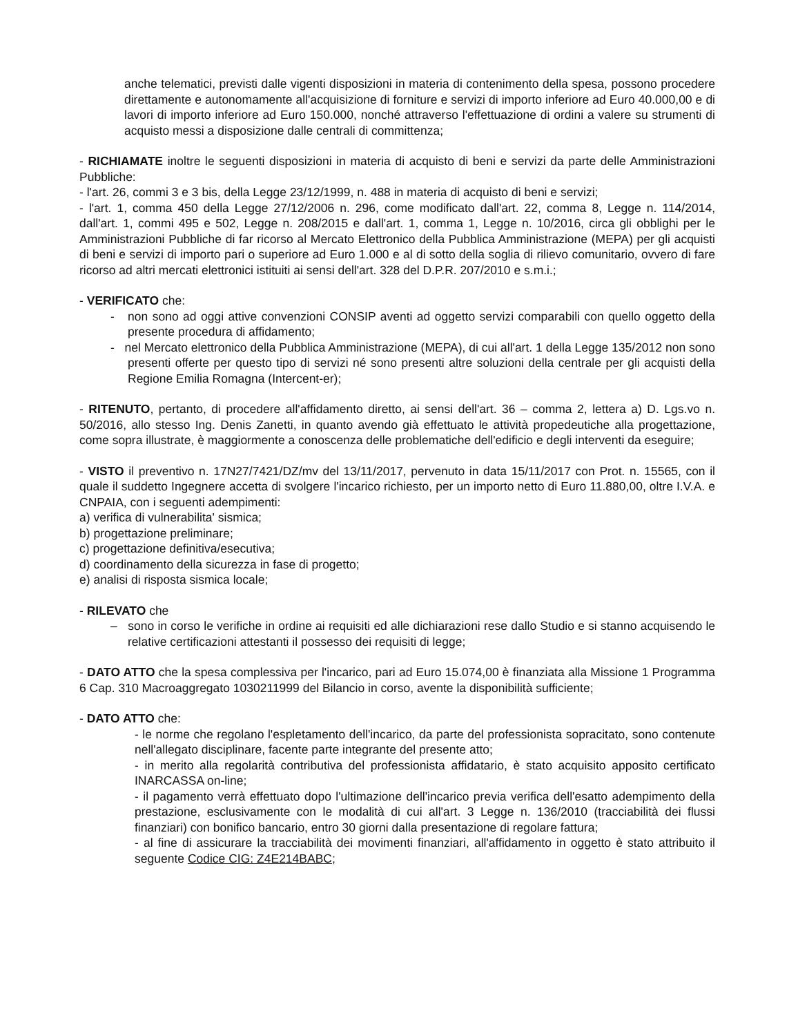anche telematici, previsti dalle vigenti disposizioni in materia di contenimento della spesa, possono procedere direttamente e autonomamente all'acquisizione di forniture e servizi di importo inferiore ad Euro 40.000,00 e di lavori di importo inferiore ad Euro 150.000, nonché attraverso l'effettuazione di ordini a valere su strumenti di acquisto messi a disposizione dalle centrali di committenza;
- RICHIAMATE inoltre le seguenti disposizioni in materia di acquisto di beni e servizi da parte delle Amministrazioni Pubbliche:
- l'art. 26, commi 3 e 3 bis, della Legge 23/12/1999, n. 488 in materia di acquisto di beni e servizi;
- l'art. 1, comma 450 della Legge 27/12/2006 n. 296, come modificato dall'art. 22, comma 8, Legge n. 114/2014, dall'art. 1, commi 495 e 502, Legge n. 208/2015 e dall'art. 1, comma 1, Legge n. 10/2016, circa gli obblighi per le Amministrazioni Pubbliche di far ricorso al Mercato Elettronico della Pubblica Amministrazione (MEPA) per gli acquisti di beni e servizi di importo pari o superiore ad Euro 1.000 e al di sotto della soglia di rilievo comunitario, ovvero di fare ricorso ad altri mercati elettronici istituiti ai sensi dell'art. 328 del D.P.R. 207/2010 e s.m.i.;
- VERIFICATO che:
- non sono ad oggi attive convenzioni CONSIP aventi ad oggetto servizi comparabili con quello oggetto della presente procedura di affidamento;
- nel Mercato elettronico della Pubblica Amministrazione (MEPA), di cui all'art. 1 della Legge 135/2012 non sono presenti offerte per questo tipo di servizi né sono presenti altre soluzioni della centrale per gli acquisti della Regione Emilia Romagna (Intercent-er);
- RITENUTO, pertanto, di procedere all'affidamento diretto, ai sensi dell'art. 36 – comma 2, lettera a) D. Lgs.vo n. 50/2016, allo stesso Ing. Denis Zanetti, in quanto avendo già effettuato le attività propedeutiche alla progettazione, come sopra illustrate, è maggiormente a conoscenza delle problematiche dell'edificio e degli interventi da eseguire;
- VISTO il preventivo n. 17N27/7421/DZ/mv del 13/11/2017, pervenuto in data 15/11/2017 con Prot. n. 15565, con il quale il suddetto Ingegnere accetta di svolgere l'incarico richiesto, per un importo netto di Euro 11.880,00, oltre I.V.A. e CNPAIA, con i seguenti adempimenti:
a) verifica di vulnerabilita' sismica;
b) progettazione preliminare;
c) progettazione definitiva/esecutiva;
d) coordinamento della sicurezza in fase di progetto;
e) analisi di risposta sismica locale;
- RILEVATO che
– sono in corso le verifiche in ordine ai requisiti ed alle dichiarazioni rese dallo Studio e si stanno acquisendo le relative certificazioni attestanti il possesso dei requisiti di legge;
- DATO ATTO che la spesa complessiva per l'incarico, pari ad Euro 15.074,00 è finanziata alla Missione 1 Programma 6 Cap. 310 Macroaggregato 1030211999 del Bilancio in corso, avente la disponibilità sufficiente;
- DATO ATTO che:
- le norme che regolano l'espletamento dell'incarico, da parte del professionista sopracitato, sono contenute nell'allegato disciplinare, facente parte integrante del presente atto;
- in merito alla regolarità contributiva del professionista affidatario, è stato acquisito apposito certificato INARCASSA on-line;
- il pagamento verrà effettuato dopo l'ultimazione dell'incarico previa verifica dell'esatto adempimento della prestazione, esclusivamente con le modalità di cui all'art. 3 Legge n. 136/2010 (tracciabilità dei flussi finanziari) con bonifico bancario, entro 30 giorni dalla presentazione di regolare fattura;
- al fine di assicurare la tracciabilità dei movimenti finanziari, all'affidamento in oggetto è stato attribuito il seguente Codice CIG: Z4E214BABC;